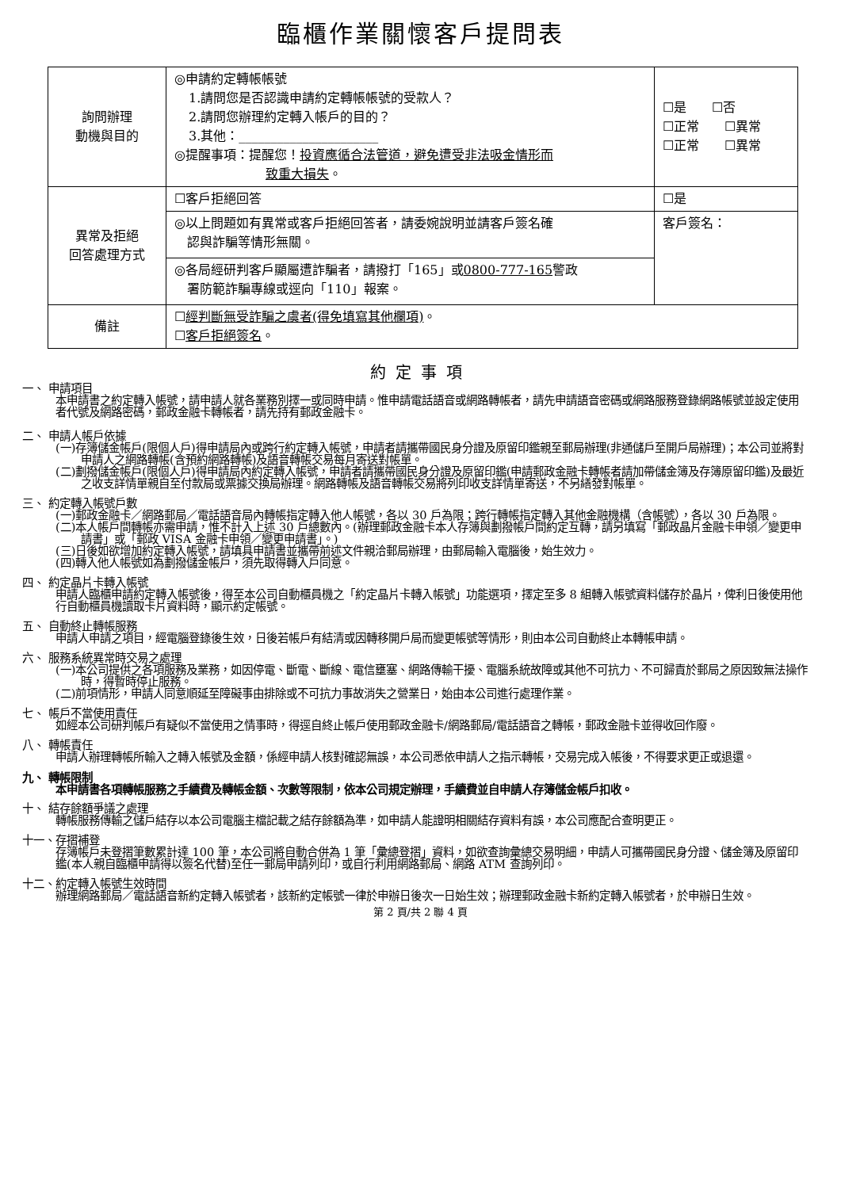臨櫃作業關懷客戶提問表
| 詢問辦理 動機與目的 | ◎申請約定轉帳帳號 1.請問您是否認識申請約定轉帳帳號的受款人？ 2.請問您辦理約定轉入帳戶的目的？ 3.其他：______________________ ◎提醒事項：提醒您！ 投資應循合法管道，避免遭受非法吸金情形而 致重大損失 。 | ☐是 ☐否 ☐正常 ☐異常 ☐正常 ☐異常 |
| 異常及拒絕 回答處理方式 | ☐客戶拒絕回答 | ☐是 |
| | ◎以上問題如有異常或客戶拒絕回答者，請委婉說明並請客戶簽名確 認與詐騙等情形無關。 | 客戶簽名： |
| | ◎各局經研判客戶顯屬遭詐騙者，請撥打「165」或 0800-777-165 警政 署防範詐騙專線或逕向「110」報案。 | |
| 備註 | ☐ 經判斷無受詐騙之虞者(得免填寫其他欄項) 。 ☐ 客戶拒絕簽名 。 | |
約定事項
一、 申請項目
本申請書之約定轉入帳號，請申請人就各業務別擇一或同時申請。惟申請電話語音或網路轉帳者，請先申請語音密碼或網路服務登錄網路帳號並設定使用者代號及網路密碼，郵政金融卡轉帳者，請先持有郵政金融卡。
二、 申請人帳戶依據
(一)存簿儲金帳戶(限個人戶)得申請局內或跨行約定轉入帳號，申請者請攜帶國民身分證及原留印鑑親至郵局辦理(非通儲戶至開戶局辦理)；本公司並將對申請人之網路轉帳(含預約網路轉帳)及語音轉帳交易每月寄送對帳單。
(二)劃撥儲金帳戶(限個人戶)得申請局內約定轉入帳號，申請者請攜帶國民身分證及原留印鑑(申請郵政金融卡轉帳者請加帶儲金簿及存簿原留印鑑)及最近之收支詳情單親自至付款局或票據交換局辦理。網路轉帳及語音轉帳交易將列印收支詳情單寄送，不另繕發對帳單。
三、 約定轉入帳號戶數
(一)郵政金融卡／網路郵局／電話語音局內轉帳指定轉入他人帳號，各以 30 戶為限；跨行轉帳指定轉入其他金融機構（含帳號），各以 30 戶為限。
(二)本人帳戶間轉帳亦需申請，惟不計入上述 30 戶總數內。(辦理郵政金融卡本人存簿與劃撥帳戶間約定互轉，請另填寫「郵政晶片金融卡申領／變更申請書」或「郵政 VISA 金融卡申領／變更申請書」。)
(三)日後如欲增加約定轉入帳號，請填具申請書並攜帶前述文件親洽郵局辦理，由郵局輸入電腦後，始生效力。
(四)轉入他人帳號如為劃撥儲金帳戶，須先取得轉入戶同意。
四、 約定晶片卡轉入帳號
申請人臨櫃申請約定轉入帳號後，得至本公司自動櫃員機之「約定晶片卡轉入帳號」功能選項，擇定至多 8 組轉入帳號資料儲存於晶片，俾利日後使用他行自動櫃員機讀取卡片資料時，顯示約定帳號。
五、 自動終止轉帳服務
申請人申請之項目，經電腦登錄後生效，日後若帳戶有結清或因轉移開戶局而變更帳號等情形，則由本公司自動終止本轉帳申請。
六、 服務系統異常時交易之處理
(一)本公司提供之各項服務及業務，如因停電、斷電、斷線、電信壅塞、網路傳輸干擾、電腦系統故障或其他不可抗力、不可歸責於郵局之原因致無法操作時，得暫時停止服務。
(二)前項情形，申請人同意順延至障礙事由排除或不可抗力事故消失之營業日，始由本公司進行處理作業。
七、 帳戶不當使用責任
如經本公司研判帳戶有疑似不當使用之情事時，得逕自終止帳戶使用郵政金融卡/網路郵局/電話語音之轉帳，郵政金融卡並得收回作廢。
八、 轉帳責任
申請人辦理轉帳所輸入之轉入帳號及金額，係經申請人核對確認無誤，本公司悉依申請人之指示轉帳，交易完成入帳後，不得要求更正或退還。
九、 轉帳限制
本申請書各項轉帳服務之手續費及轉帳金額、次數等限制，依本公司規定辦理，手續費並自申請人存簿儲金帳戶扣收。
十、 結存餘額爭議之處理
轉帳服務傳輸之儲戶結存以本公司電腦主檔記載之結存餘額為準，如申請人能證明相關結存資料有誤，本公司應配合查明更正。
十一、存摺補登
存簿帳戶未登摺筆數累計達 100 筆，本公司將自動合併為 1 筆「彙總登摺」資料，如欲查詢彙總交易明細，申請人可攜帶國民身分證、儲金簿及原留印鑑(本人親自臨櫃申請得以簽名代替)至任一郵局申請列印，或自行利用網路郵局、網路 ATM 查詢列印。
十二、約定轉入帳號生效時間
辦理網路郵局／電話語音新約定轉入帳號者，該新約定帳號一律於申辦日後次一日始生效；辦理郵政金融卡新約定轉入帳號者，於申辦日生效。
第 2 頁/共 2 聯 4 頁